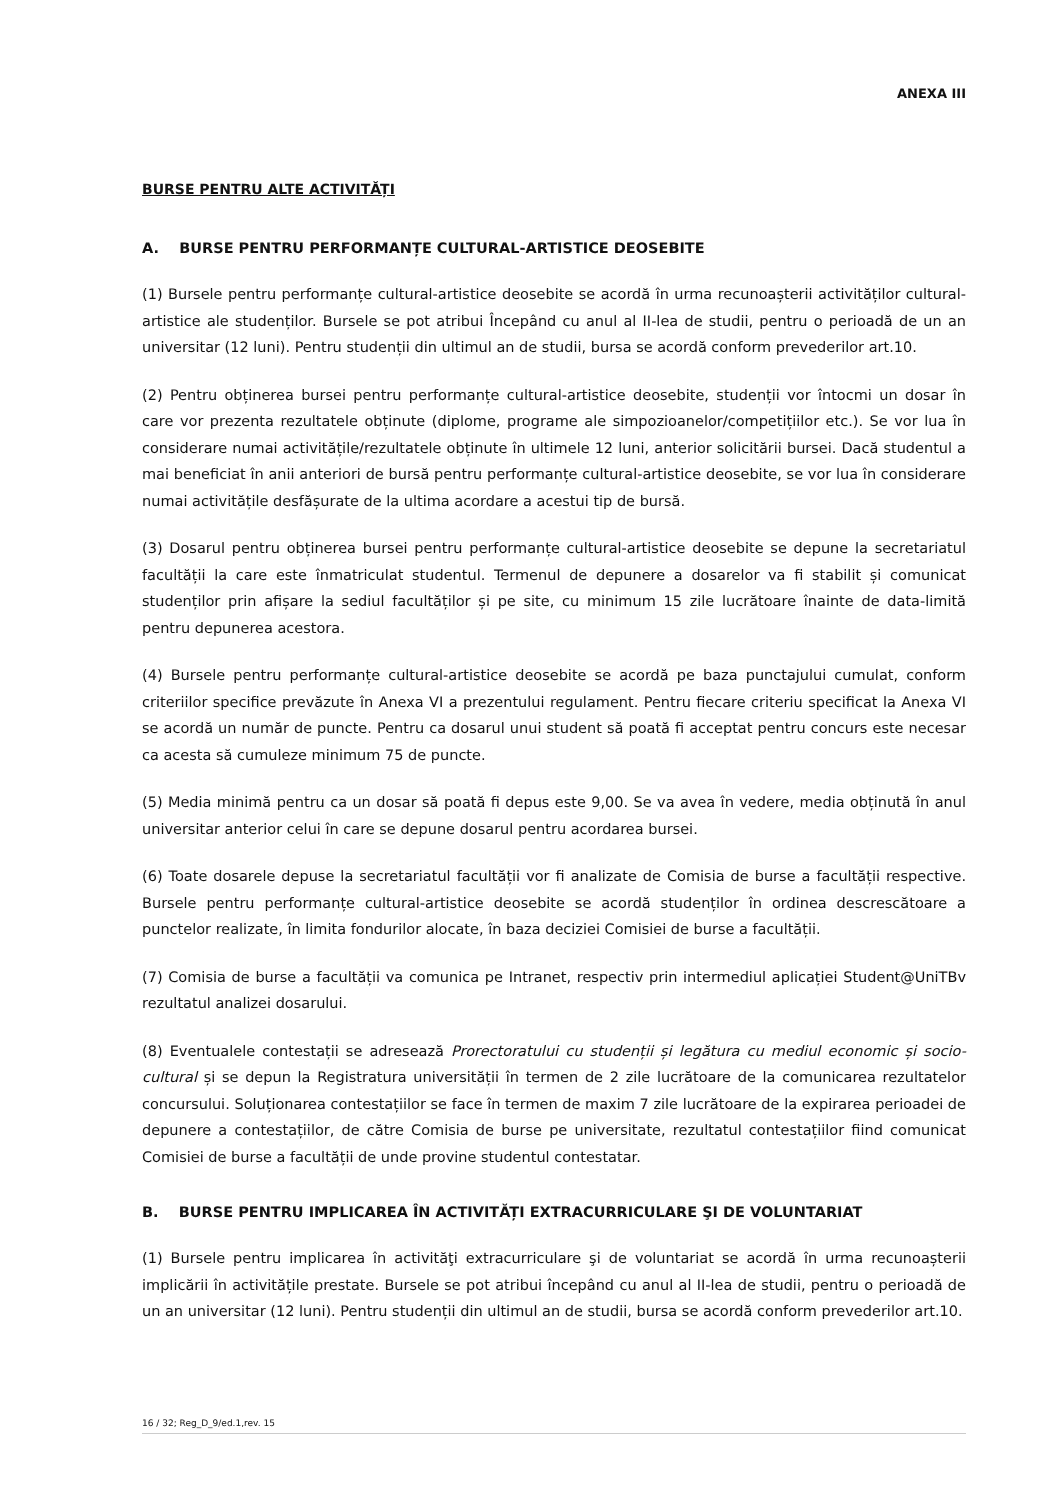ANEXA III
BURSE PENTRU ALTE ACTIVITĂȚI
A. BURSE PENTRU PERFORMANȚE CULTURAL-ARTISTICE DEOSEBITE
(1) Bursele pentru performanțe cultural-artistice deosebite se acordă în urma recunoașterii activităților cultural-artistice ale studenților. Bursele se pot atribui Începând cu anul al II-lea de studii, pentru o perioadă de un an universitar (12 luni). Pentru studenții din ultimul an de studii, bursa se acordă conform prevederilor art.10.
(2) Pentru obținerea bursei pentru performanțe cultural-artistice deosebite, studenții vor întocmi un dosar în care vor prezenta rezultatele obținute (diplome, programe ale simpozioanelor/competițiilor etc.). Se vor lua în considerare numai activitățile/rezultatele obținute în ultimele 12 luni, anterior solicitării bursei. Dacă studentul a mai beneficiat în anii anteriori de bursă pentru performanțe cultural-artistice deosebite, se vor lua în considerare numai activitățile desfășurate de la ultima acordare a acestui tip de bursă.
(3) Dosarul pentru obținerea bursei pentru performanțe cultural-artistice deosebite se depune la secretariatul facultății la care este înmatriculat studentul. Termenul de depunere a dosarelor va fi stabilit și comunicat studenților prin afișare la sediul facultăților și pe site, cu minimum 15 zile lucrătoare înainte de data-limită pentru depunerea acestora.
(4) Bursele pentru performanțe cultural-artistice deosebite se acordă pe baza punctajului cumulat, conform criteriilor specifice prevăzute în Anexa VI a prezentului regulament. Pentru fiecare criteriu specificat la Anexa VI se acordă un număr de puncte. Pentru ca dosarul unui student să poată fi acceptat pentru concurs este necesar ca acesta să cumuleze minimum 75 de puncte.
(5) Media minimă pentru ca un dosar să poată fi depus este 9,00. Se va avea în vedere, media obținută în anul universitar anterior celui în care se depune dosarul pentru acordarea bursei.
(6) Toate dosarele depuse la secretariatul facultății vor fi analizate de Comisia de burse a facultății respective. Bursele pentru performanțe cultural-artistice deosebite se acordă studenților în ordinea descrescătoare a punctelor realizate, în limita fondurilor alocate, în baza deciziei Comisiei de burse a facultății.
(7) Comisia de burse a facultății va comunica pe Intranet, respectiv prin intermediul aplicației Student@UniTBv rezultatul analizei dosarului.
(8) Eventualele contestații se adresează Prorectoratului cu studenții și legătura cu mediul economic și socio-cultural și se depun la Registratura universității în termen de 2 zile lucrătoare de la comunicarea rezultatelor concursului. Soluționarea contestațiilor se face în termen de maxim 7 zile lucrătoare de la expirarea perioadei de depunere a contestațiilor, de către Comisia de burse pe universitate, rezultatul contestațiilor fiind comunicat Comisiei de burse a facultății de unde provine studentul contestatar.
B. BURSE PENTRU IMPLICAREA ÎN ACTIVITĂȚI EXTRACURRICULARE ŞI DE VOLUNTARIAT
(1) Bursele pentru implicarea în activităţi extracurriculare şi de voluntariat se acordă în urma recunoașterii implicării în activitățile prestate. Bursele se pot atribui începând cu anul al II-lea de studii, pentru o perioadă de un an universitar (12 luni). Pentru studenții din ultimul an de studii, bursa se acordă conform prevederilor art.10.
16 / 32; Reg_D_9/ed.1,rev. 15